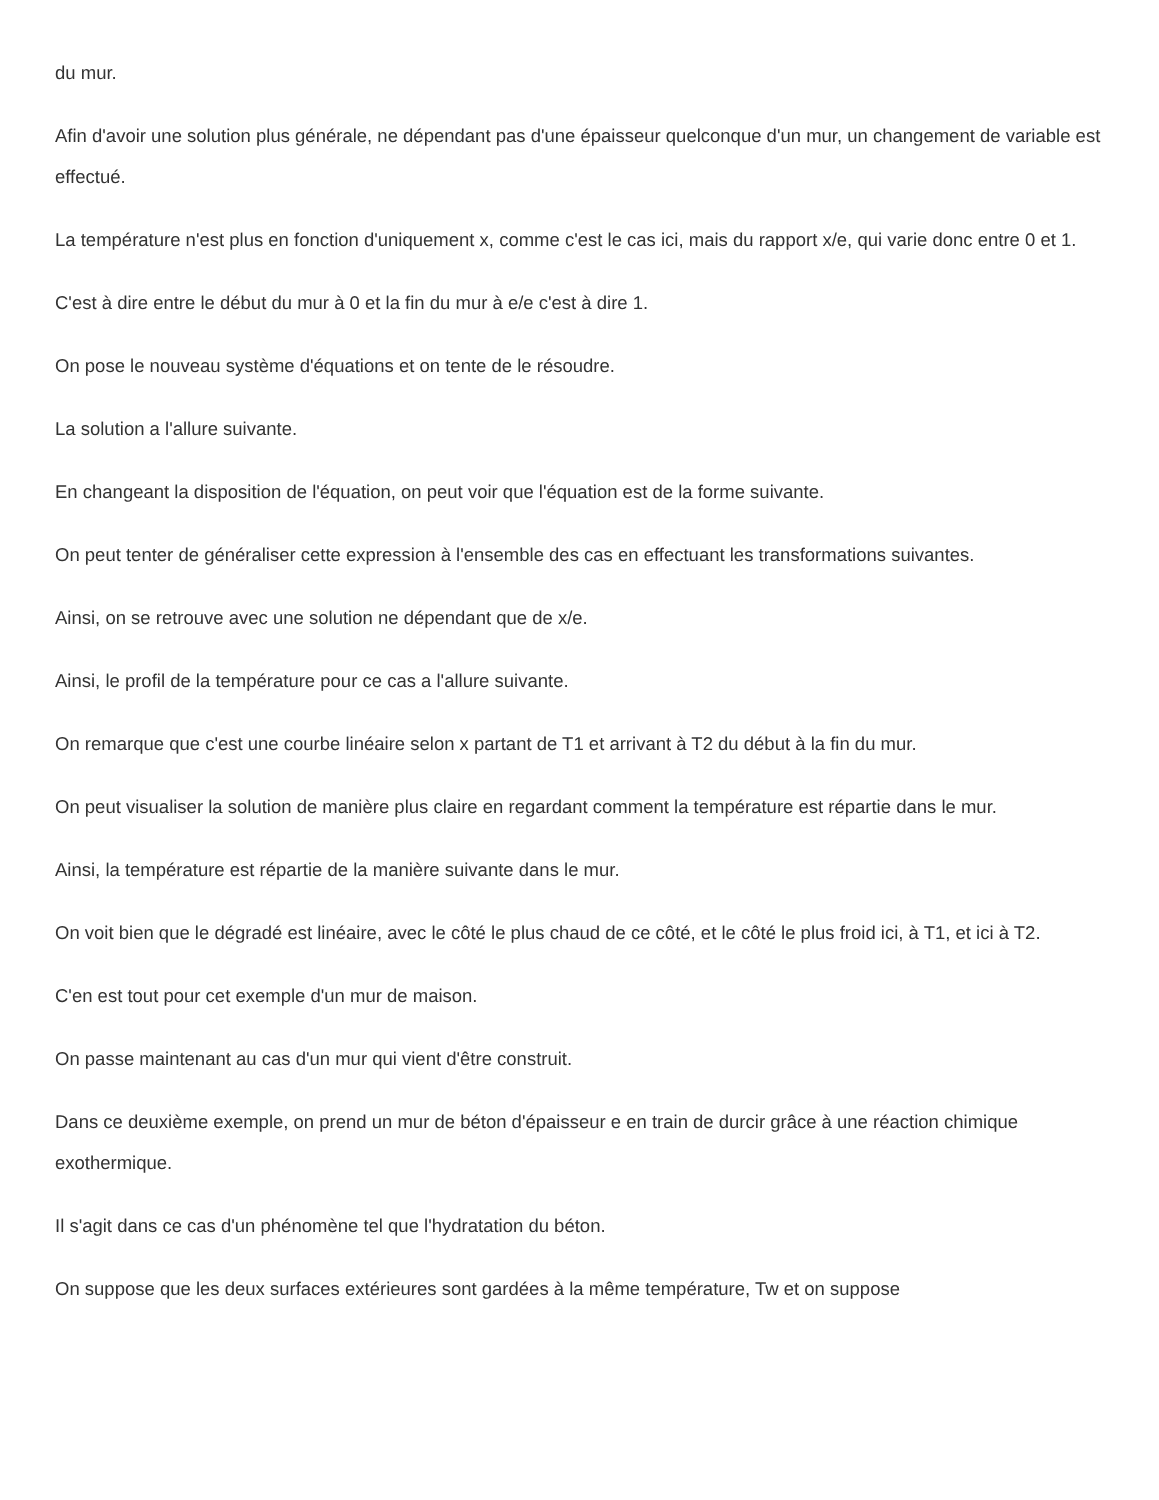du mur.
Afin d'avoir une solution plus générale, ne dépendant pas d'une épaisseur quelconque d'un mur, un changement de variable est effectué.
La température n'est plus en fonction d'uniquement x, comme c'est le cas ici, mais du rapport x/e, qui varie donc entre 0 et 1.
C'est à dire entre le début du mur à 0 et la fin du mur à e/e c'est à dire 1.
On pose le nouveau système d'équations et on tente de le résoudre.
La solution a l'allure suivante.
En changeant la disposition de l'équation, on peut voir que l'équation est de la forme suivante.
On peut tenter de généraliser cette expression à l'ensemble des cas en effectuant les transformations suivantes.
Ainsi, on se retrouve avec une solution ne dépendant que de x/e.
Ainsi, le profil de la température pour ce cas a l'allure suivante.
On remarque que c'est une courbe linéaire selon x partant de T1 et arrivant à T2 du début à la fin du mur.
On peut visualiser la solution de manière plus claire en regardant comment la température est répartie dans le mur.
Ainsi, la température est répartie de la manière suivante dans le mur.
On voit bien que le dégradé est linéaire, avec le côté le plus chaud de ce côté, et le côté le plus froid ici, à T1, et ici à T2.
C'en est tout pour cet exemple d'un mur de maison.
On passe maintenant au cas d'un mur qui vient d'être construit.
Dans ce deuxième exemple, on prend un mur de béton d'épaisseur e en train de durcir grâce à une réaction chimique exothermique.
Il s'agit dans ce cas d'un phénomène tel que l'hydratation du béton.
On suppose que les deux surfaces extérieures sont gardées à la même température, Tw et on suppose